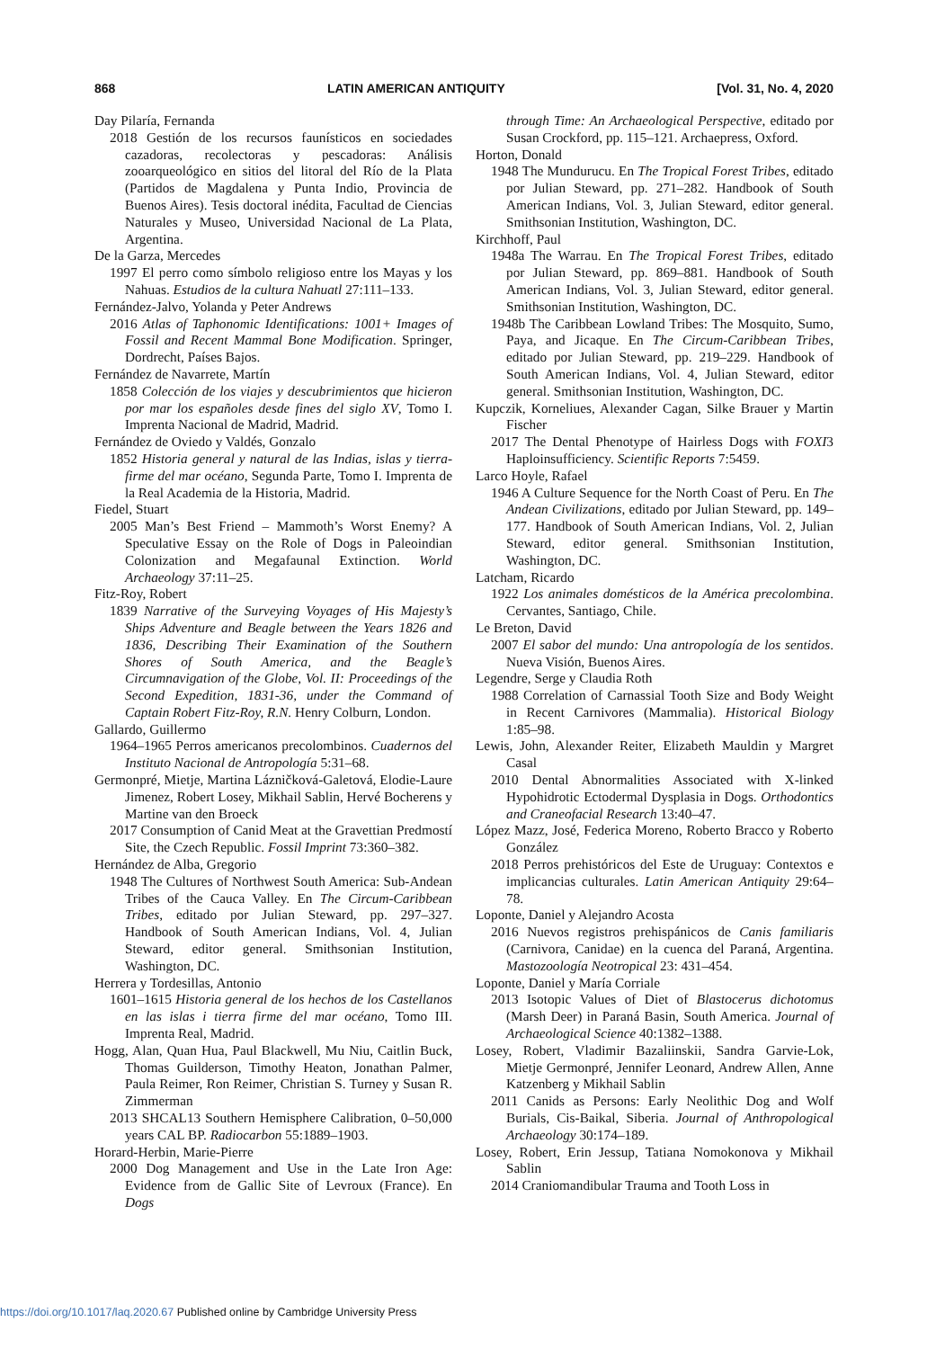868 LATIN AMERICAN ANTIQUITY [Vol. 31, No. 4, 2020
Day Pilaría, Fernanda
2018 Gestión de los recursos faunísticos en sociedades cazadoras, recolectoras y pescadoras: Análisis zooarqueológico en sitios del litoral del Río de la Plata (Partidos de Magdalena y Punta Indio, Provincia de Buenos Aires). Tesis doctoral inédita, Facultad de Ciencias Naturales y Museo, Universidad Nacional de La Plata, Argentina.
De la Garza, Mercedes
1997 El perro como símbolo religioso entre los Mayas y los Nahuas. Estudios de la cultura Nahuatl 27:111–133.
Fernández-Jalvo, Yolanda y Peter Andrews
2016 Atlas of Taphonomic Identifications: 1001+ Images of Fossil and Recent Mammal Bone Modification. Springer, Dordrecht, Países Bajos.
Fernández de Navarrete, Martín
1858 Colección de los viajes y descubrimientos que hicieron por mar los españoles desde fines del siglo XV, Tomo I. Imprenta Nacional de Madrid, Madrid.
Fernández de Oviedo y Valdés, Gonzalo
1852 Historia general y natural de las Indias, islas y tierra-firme del mar océano, Segunda Parte, Tomo I. Imprenta de la Real Academia de la Historia, Madrid.
Fiedel, Stuart
2005 Man’s Best Friend – Mammoth’s Worst Enemy? A Speculative Essay on the Role of Dogs in Paleoindian Colonization and Megafaunal Extinction. World Archaeology 37:11–25.
Fitz-Roy, Robert
1839 Narrative of the Surveying Voyages of His Majesty’s Ships Adventure and Beagle between the Years 1826 and 1836, Describing Their Examination of the Southern Shores of South America, and the Beagle’s Circumnavigation of the Globe, Vol. II: Proceedings of the Second Expedition, 1831-36, under the Command of Captain Robert Fitz-Roy, R.N. Henry Colburn, London.
Gallardo, Guillermo
1964–1965 Perros americanos precolombinos. Cuadernos del Instituto Nacional de Antropología 5:31–68.
Germonpré, Mietje, Martina Lázničková-Galetová, Elodie-Laure Jimenez, Robert Losey, Mikhail Sablin, Hervé Bocherens y Martine van den Broeck
2017 Consumption of Canid Meat at the Gravettian Predmostí Site, the Czech Republic. Fossil Imprint 73:360–382.
Hernández de Alba, Gregorio
1948 The Cultures of Northwest South America: Sub-Andean Tribes of the Cauca Valley. En The Circum-Caribbean Tribes, editado por Julian Steward, pp. 297–327. Handbook of South American Indians, Vol. 4, Julian Steward, editor general. Smithsonian Institution, Washington, DC.
Herrera y Tordesillas, Antonio
1601–1615 Historia general de los hechos de los Castellanos en las islas i tierra firme del mar océano, Tomo III. Imprenta Real, Madrid.
Hogg, Alan, Quan Hua, Paul Blackwell, Mu Niu, Caitlin Buck, Thomas Guilderson, Timothy Heaton, Jonathan Palmer, Paula Reimer, Ron Reimer, Christian S. Turney y Susan R. Zimmerman
2013 SHCAL13 Southern Hemisphere Calibration, 0–50,000 years CAL BP. Radiocarbon 55:1889–1903.
Horard-Herbin, Marie-Pierre
2000 Dog Management and Use in the Late Iron Age: Evidence from de Gallic Site of Levroux (France). En Dogs
through Time: An Archaeological Perspective, editado por Susan Crockford, pp. 115–121. Archaepress, Oxford.
Horton, Donald
1948 The Mundurucu. En The Tropical Forest Tribes, editado por Julian Steward, pp. 271–282. Handbook of South American Indians, Vol. 3, Julian Steward, editor general. Smithsonian Institution, Washington, DC.
Kirchhoff, Paul
1948a The Warrau. En The Tropical Forest Tribes, editado por Julian Steward, pp. 869–881. Handbook of South American Indians, Vol. 3, Julian Steward, editor general. Smithsonian Institution, Washington, DC.
1948b The Caribbean Lowland Tribes: The Mosquito, Sumo, Paya, and Jicaque. En The Circum-Caribbean Tribes, editado por Julian Steward, pp. 219–229. Handbook of South American Indians, Vol. 4, Julian Steward, editor general. Smithsonian Institution, Washington, DC.
Kupczik, Korneliues, Alexander Cagan, Silke Brauer y Martin Fischer
2017 The Dental Phenotype of Hairless Dogs with FOXI3 Haploinsufficiency. Scientific Reports 7:5459.
Larco Hoyle, Rafael
1946 A Culture Sequence for the North Coast of Peru. En The Andean Civilizations, editado por Julian Steward, pp. 149–177. Handbook of South American Indians, Vol. 2, Julian Steward, editor general. Smithsonian Institution, Washington, DC.
Latcham, Ricardo
1922 Los animales domésticos de la América precolombina. Cervantes, Santiago, Chile.
Le Breton, David
2007 El sabor del mundo: Una antropología de los sentidos. Nueva Visión, Buenos Aires.
Legendre, Serge y Claudia Roth
1988 Correlation of Carnassial Tooth Size and Body Weight in Recent Carnivores (Mammalia). Historical Biology 1:85–98.
Lewis, John, Alexander Reiter, Elizabeth Mauldin y Margret Casal
2010 Dental Abnormalities Associated with X-linked Hypohidrotic Ectodermal Dysplasia in Dogs. Orthodontics and Craneofacial Research 13:40–47.
López Mazz, José, Federica Moreno, Roberto Bracco y Roberto González
2018 Perros prehistóricos del Este de Uruguay: Contextos e implicancias culturales. Latin American Antiquity 29:64–78.
Loponte, Daniel y Alejandro Acosta
2016 Nuevos registros prehispánicos de Canis familiaris (Carnivora, Canidae) en la cuenca del Paraná, Argentina. Mastozoología Neotropical 23: 431–454.
Loponte, Daniel y María Corriale
2013 Isotopic Values of Diet of Blastocerus dichotomus (Marsh Deer) in Paraná Basin, South America. Journal of Archaeological Science 40:1382–1388.
Losey, Robert, Vladimir Bazaliinskii, Sandra Garvie-Lok, Mietje Germonpré, Jennifer Leonard, Andrew Allen, Anne Katzenberg y Mikhail Sablin
2011 Canids as Persons: Early Neolithic Dog and Wolf Burials, Cis-Baikal, Siberia. Journal of Anthropological Archaeology 30:174–189.
Losey, Robert, Erin Jessup, Tatiana Nomokonova y Mikhail Sablin
2014 Craniomandibular Trauma and Tooth Loss in
https://doi.org/10.1017/laq.2020.67 Published online by Cambridge University Press